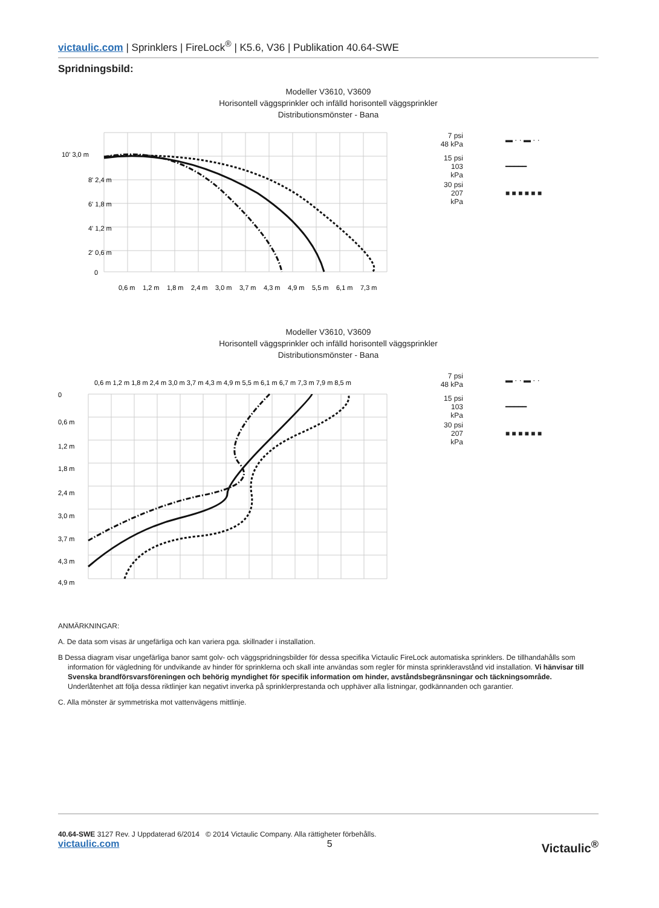victaulic.com | Sprinklers | FireLock<sup>®</sup> | K5.6, V36 | Publikation 40.64-SWE
Spridningsbild:
Modeller V3610, V3609
Horisontell väggsprinkler och infälld horisontell väggsprinkler
Distributionsmönster - Bana
10' 3,0 m
8' 2,4 m
6' 1,8 m
4' 1,2 m
2' 0,6 m
0
0,6 m
1,2 m
1,8 m
2,4 m
3,0 m
3,7 m
4,3 m
4,9 m
5,5 m
6,1 m
7,3 m
7 psi 48 kPa ▬ · · ▬ · ·
15 psi 103 kPa ━━━━━
30 psi 207 kPa ■ ■ ■ ■ ■ ■
Modeller V3610, V3609
Horisontell väggsprinkler och infälld horisontell väggsprinkler
Distributionsmönster - Bana
0,6 m 1,2 m 1,8 m 2,4 m 3,0 m 3,7 m 4,3 m 4,9 m 5,5 m 6,1 m 6,7 m 7,3 m 7,9 m 8,5 m
0
0,6 m
1,2 m
1,8 m
2,4 m
3,0 m
3,7 m
4,3 m
4,9 m
7 psi 48 kPa ▬ · · ▬ · ·
15 psi 103 kPa ━━━━━
30 psi 207 kPa ■ ■ ■ ■ ■ ■
ANMÄRKNINGAR:
A. De data som visas är ungefärliga och kan variera pga. skillnader i installation.
B Dessa diagram visar ungefärliga banor samt golv- och väggspridningsbilder för dessa specifika Victaulic FireLock automatiska sprinklers. De tillhandahålls som information för vägledning för undvikande av hinder för sprinklerna och skall inte användas som regler för minsta sprinkleravstånd vid installation. Vi hänvisar till Svenska brandförsvarsföreningen och behörig myndighet för specifik information om hinder, avståndsbegränsningar och täckningsområde. Underlåtenhet att följa dessa riktlinjer kan negativt inverka på sprinklerprestanda och upphäver alla listningar, godkännanden och garantier.
C. Alla mönster är symmetriska mot vattenvägens mittlinje.
40.64-SWE 3127 Rev. J Uppdaterad 6/2014 © 2014 Victaulic Company. Alla rättigheter förbehålls.
victaulic.com 5 Victaulic<sup>®</sup>